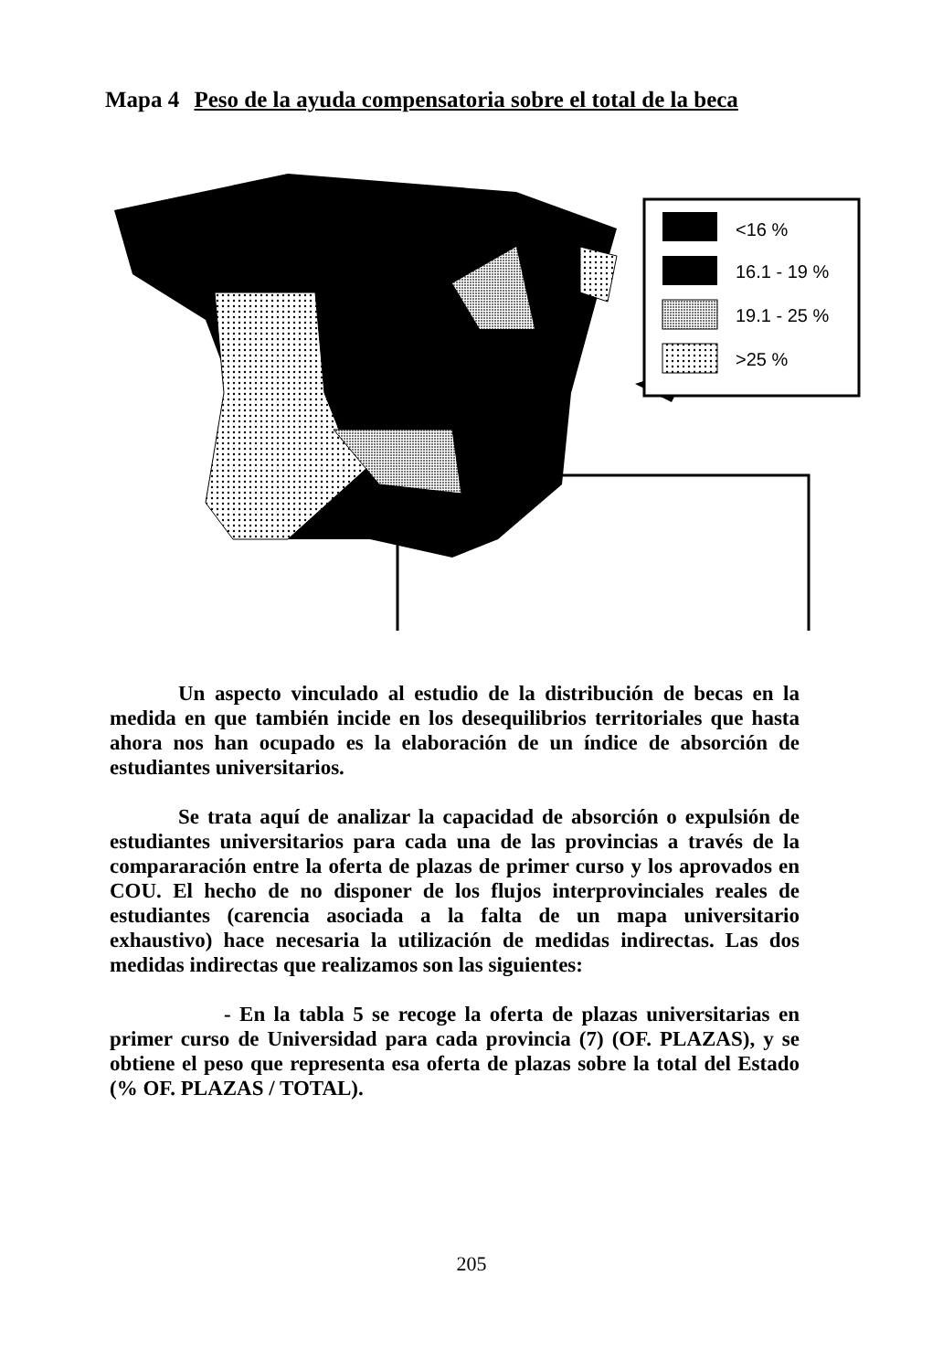Mapa 4 Peso de la ayuda compensatoria sobre el total de la beca
<16 %
16.1 - 19 %
19.1 - 25 %
>25 %
Un aspecto vinculado al estudio de la distribución de becas en la medida en que también incide en los desequilibrios territoriales que hasta ahora nos han ocupado es la elaboración de un índice de absorción de estudiantes universitarios.
Se trata aquí de analizar la capacidad de absorción o expulsión de estudiantes universitarios para cada una de las provincias a través de la compararación entre la oferta de plazas de primer curso y los aprovados en COU. El hecho de no disponer de los flujos interprovinciales reales de estudiantes (carencia asociada a la falta de un mapa universitario exhaustivo) hace necesaria la utilización de medidas indirectas. Las dos medidas indirectas que realizamos son las siguientes:
- En la tabla 5 se recoge la oferta de plazas universitarias en primer curso de Universidad para cada provincia (7) (OF. PLAZAS), y se obtiene el peso que representa esa oferta de plazas sobre la total del Estado (% OF. PLAZAS / TOTAL).
205